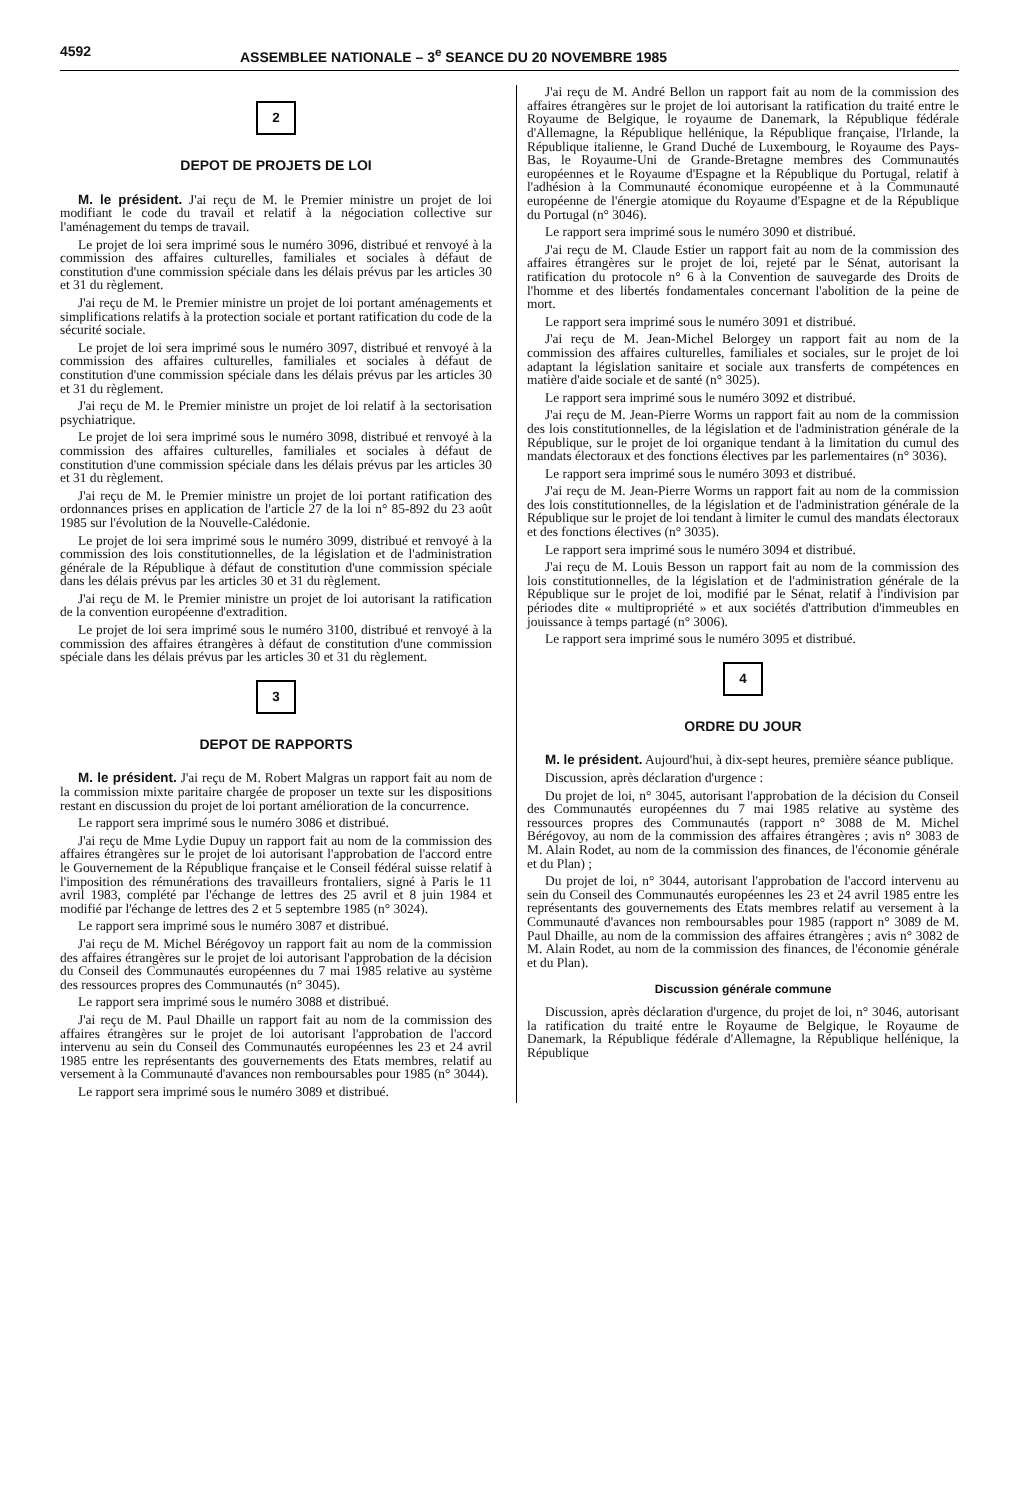4592 ASSEMBLEE NATIONALE – 3<sup>e</sup> SEANCE DU 20 NOVEMBRE 1985
2
DEPOT DE PROJETS DE LOI
M. le président. J'ai reçu de M. le Premier ministre un projet de loi modifiant le code du travail et relatif à la négociation collective sur l'aménagement du temps de travail.
Le projet de loi sera imprimé sous le numéro 3096, distribué et renvoyé à la commission des affaires culturelles, familiales et sociales à défaut de constitution d'une commission spéciale dans les délais prévus par les articles 30 et 31 du règlement.
J'ai reçu de M. le Premier ministre un projet de loi portant aménagements et simplifications relatifs à la protection sociale et portant ratification du code de la sécurité sociale.
Le projet de loi sera imprimé sous le numéro 3097, distribué et renvoyé à la commission des affaires culturelles, familiales et sociales à défaut de constitution d'une commission spéciale dans les délais prévus par les articles 30 et 31 du règlement.
J'ai reçu de M. le Premier ministre un projet de loi relatif à la sectorisation psychiatrique.
Le projet de loi sera imprimé sous le numéro 3098, distribué et renvoyé à la commission des affaires culturelles, familiales et sociales à défaut de constitution d'une commission spéciale dans les délais prévus par les articles 30 et 31 du règlement.
J'ai reçu de M. le Premier ministre un projet de loi portant ratification des ordonnances prises en application de l'article 27 de la loi n° 85-892 du 23 août 1985 sur l'évolution de la Nouvelle-Calédonie.
Le projet de loi sera imprimé sous le numéro 3099, distribué et renvoyé à la commission des lois constitutionnelles, de la législation et de l'administration générale de la République à défaut de constitution d'une commission spéciale dans les délais prévus par les articles 30 et 31 du règlement.
J'ai reçu de M. le Premier ministre un projet de loi autorisant la ratification de la convention européenne d'extradition.
Le projet de loi sera imprimé sous le numéro 3100, distribué et renvoyé à la commission des affaires étrangères à défaut de constitution d'une commission spéciale dans les délais prévus par les articles 30 et 31 du règlement.
3
DEPOT DE RAPPORTS
M. le président. J'ai reçu de M. Robert Malgras un rapport fait au nom de la commission mixte paritaire chargée de proposer un texte sur les dispositions restant en discussion du projet de loi portant amélioration de la concurrence.
Le rapport sera imprimé sous le numéro 3086 et distribué.
J'ai reçu de Mme Lydie Dupuy un rapport fait au nom de la commission des affaires étrangères sur le projet de loi autorisant l'approbation de l'accord entre le Gouvernement de la République française et le Conseil fédéral suisse relatif à l'imposition des rémunérations des travailleurs frontaliers, signé à Paris le 11 avril 1983, complété par l'échange de lettres des 25 avril et 8 juin 1984 et modifié par l'échange de lettres des 2 et 5 septembre 1985 (n° 3024).
Le rapport sera imprimé sous le numéro 3087 et distribué.
J'ai reçu de M. Michel Bérégovoy un rapport fait au nom de la commission des affaires étrangères sur le projet de loi autorisant l'approbation de la décision du Conseil des Communautés européennes du 7 mai 1985 relative au système des ressources propres des Communautés (n° 3045).
Le rapport sera imprimé sous le numéro 3088 et distribué.
J'ai reçu de M. Paul Dhaille un rapport fait au nom de la commission des affaires étrangères sur le projet de loi autorisant l'approbation de l'accord intervenu au sein du Conseil des Communautés européennes les 23 et 24 avril 1985 entre les représentants des gouvernements des Etats membres, relatif au versement à la Communauté d'avances non remboursables pour 1985 (n° 3044).
Le rapport sera imprimé sous le numéro 3089 et distribué.
J'ai reçu de M. André Bellon un rapport fait au nom de la commission des affaires étrangères sur le projet de loi autorisant la ratification du traité entre le Royaume de Belgique, le royaume de Danemark, la République fédérale d'Allemagne, la République hellénique, la République française, l'Irlande, la République italienne, le Grand Duché de Luxembourg, le Royaume des Pays-Bas, le Royaume-Uni de Grande-Bretagne membres des Communautés européennes et le Royaume d'Espagne et la République du Portugal, relatif à l'adhésion à la Communauté économique européenne et à la Communauté européenne de l'énergie atomique du Royaume d'Espagne et de la République du Portugal (n° 3046).
Le rapport sera imprimé sous le numéro 3090 et distribué.
J'ai reçu de M. Claude Estier un rapport fait au nom de la commission des affaires étrangères sur le projet de loi, rejeté par le Sénat, autorisant la ratification du protocole n° 6 à la Convention de sauvegarde des Droits de l'homme et des libertés fondamentales concernant l'abolition de la peine de mort.
Le rapport sera imprimé sous le numéro 3091 et distribué.
J'ai reçu de M. Jean-Michel Belorgey un rapport fait au nom de la commission des affaires culturelles, familiales et sociales, sur le projet de loi adaptant la législation sanitaire et sociale aux transferts de compétences en matière d'aide sociale et de santé (n° 3025).
Le rapport sera imprimé sous le numéro 3092 et distribué.
J'ai reçu de M. Jean-Pierre Worms un rapport fait au nom de la commission des lois constitutionnelles, de la législation et de l'administration générale de la République, sur le projet de loi organique tendant à la limitation du cumul des mandats électoraux et des fonctions électives par les parlementaires (n° 3036).
Le rapport sera imprimé sous le numéro 3093 et distribué.
J'ai reçu de M. Jean-Pierre Worms un rapport fait au nom de la commission des lois constitutionnelles, de la législation et de l'administration générale de la République sur le projet de loi tendant à limiter le cumul des mandats électoraux et des fonctions électives (n° 3035).
Le rapport sera imprimé sous le numéro 3094 et distribué.
J'ai reçu de M. Louis Besson un rapport fait au nom de la commission des lois constitutionnelles, de la législation et de l'administration générale de la République sur le projet de loi, modifié par le Sénat, relatif à l'indivision par périodes dite « multipropriété » et aux sociétés d'attribution d'immeubles en jouissance à temps partagé (n° 3006).
Le rapport sera imprimé sous le numéro 3095 et distribué.
4
ORDRE DU JOUR
M. le président. Aujourd'hui, à dix-sept heures, première séance publique.
Discussion, après déclaration d'urgence :
Du projet de loi, n° 3045, autorisant l'approbation de la décision du Conseil des Communautés européennes du 7 mai 1985 relative au système des ressources propres des Communautés (rapport n° 3088 de M. Michel Bérégovoy, au nom de la commission des affaires étrangères ; avis n° 3083 de M. Alain Rodet, au nom de la commission des finances, de l'économie générale et du Plan) ;
Du projet de loi, n° 3044, autorisant l'approbation de l'accord intervenu au sein du Conseil des Communautés européennes les 23 et 24 avril 1985 entre les représentants des gouvernements des Etats membres relatif au versement à la Communauté d'avances non remboursables pour 1985 (rapport n° 3089 de M. Paul Dhaille, au nom de la commission des affaires étrangères ; avis n° 3082 de M. Alain Rodet, au nom de la commission des finances, de l'économie générale et du Plan).
Discussion générale commune
Discussion, après déclaration d'urgence, du projet de loi, n° 3046, autorisant la ratification du traité entre le Royaume de Belgique, le Royaume de Danemark, la République fédérale d'Allemagne, la République hellénique, la République